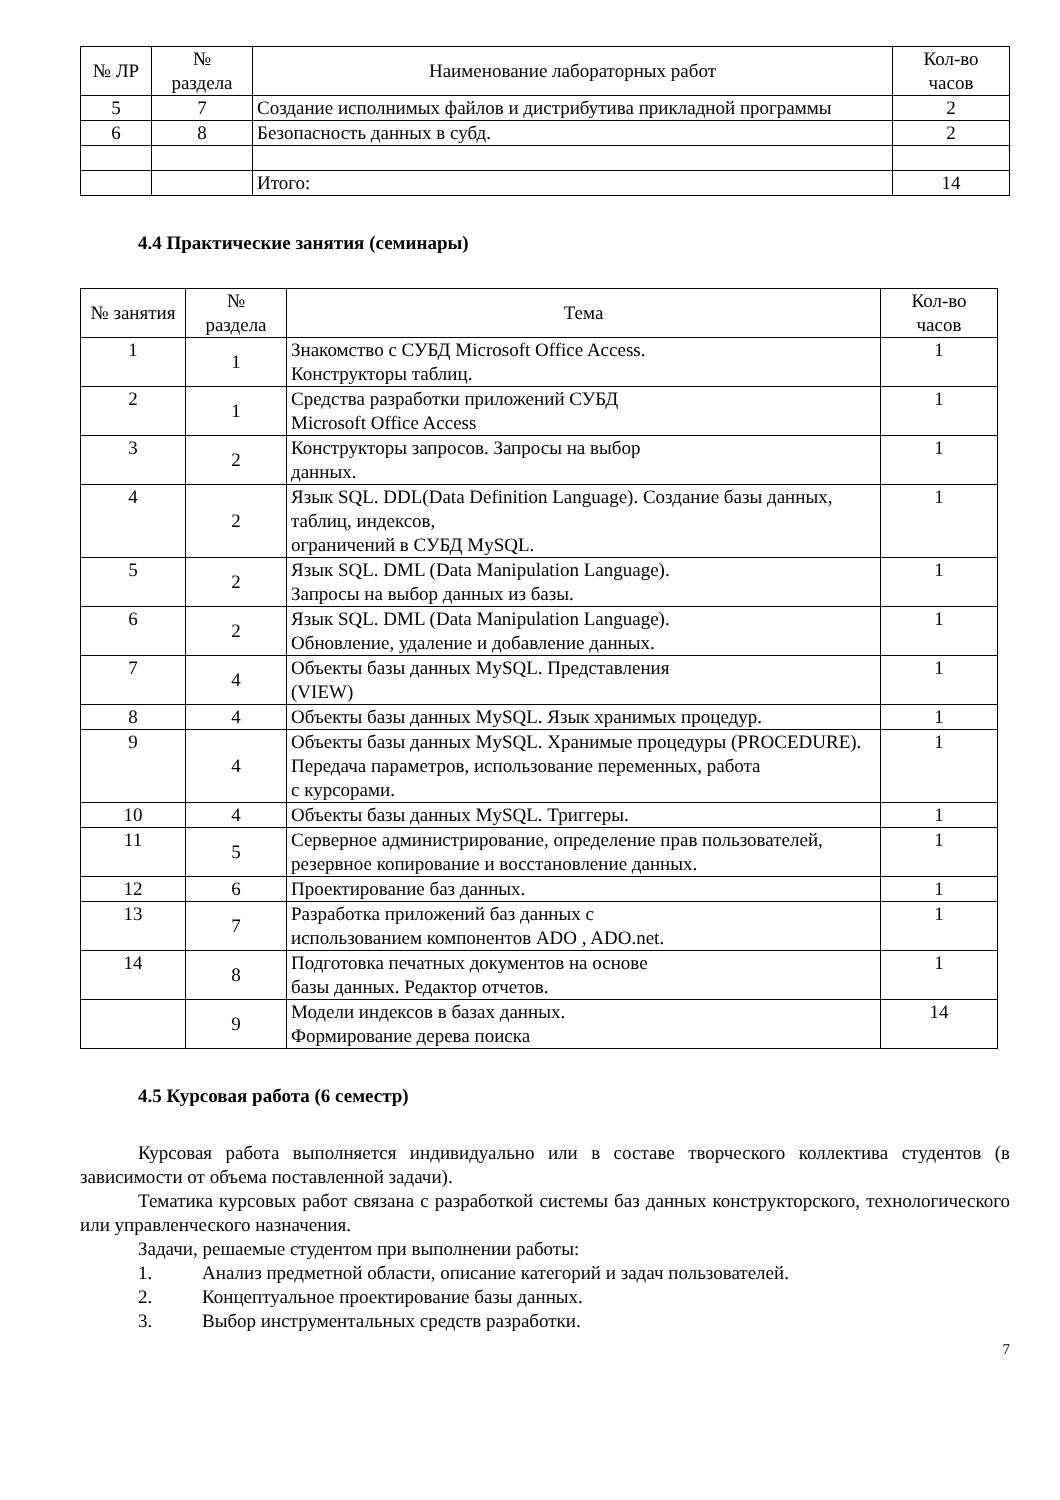| № ЛР | № раздела | Наименование лабораторных работ | Кол-во часов |
| --- | --- | --- | --- |
| 5 | 7 | Создание исполнимых файлов и дистрибутива прикладной программы | 2 |
| 6 | 8 | Безопасность данных в субд. | 2 |
| | | Итого: | 14 |
4.4 Практические занятия (семинары)
| № занятия | № раздела | Тема | Кол-во часов |
| --- | --- | --- | --- |
| 1 | 1 | Знакомство с СУБД Microsoft Office Access. Конструкторы таблиц. | 1 |
| 2 | 1 | Средства разработки приложений СУБД Microsoft Office Access | 1 |
| 3 | 2 | Конструкторы запросов. Запросы на выбор данных. | 1 |
| 4 | 2 | Язык SQL. DDL(Data Definition Language). Создание базы данных, таблиц, индексов, ограничений в СУБД MySQL. | 1 |
| 5 | 2 | Язык SQL. DML (Data Manipulation Language). Запросы на выбор данных из базы. | 1 |
| 6 | 2 | Язык SQL. DML (Data Manipulation Language). Обновление, удаление и добавление данных. | 1 |
| 7 | 4 | Объекты базы данных MySQL. Представления (VIEW) | 1 |
| 8 | 4 | Объекты базы данных MySQL. Язык хранимых процедур. | 1 |
| 9 | 4 | Объекты базы данных MySQL. Хранимые процедуры (PROCEDURE). Передача параметров, использование переменных, работа с курсорами. | 1 |
| 10 | 4 | Объекты базы данных MySQL. Триггеры. | 1 |
| 11 | 5 | Серверное администрирование, определение прав пользователей, резервное копирование и восстановление данных. | 1 |
| 12 | 6 | Проектирование баз данных. | 1 |
| 13 | 7 | Разработка приложений баз данных с использованием компонентов ADO , ADO.net. | 1 |
| 14 | 8 | Подготовка печатных документов на основе базы данных. Редактор отчетов. | 1 |
| | 9 | Модели индексов в базах данных. Формирование дерева поиска | 14 |
4.5 Курсовая работа (6 семестр)
Курсовая работа выполняется индивидуально или в составе творческого коллектива студентов (в зависимости от объема поставленной задачи).
Тематика курсовых работ связана с разработкой системы баз данных конструкторского, технологического или управленческого назначения.
Задачи, решаемые студентом при выполнении работы:
1. Анализ предметной области, описание категорий и задач пользователей.
2. Концептуальное проектирование базы данных.
3. Выбор инструментальных средств разработки.
7